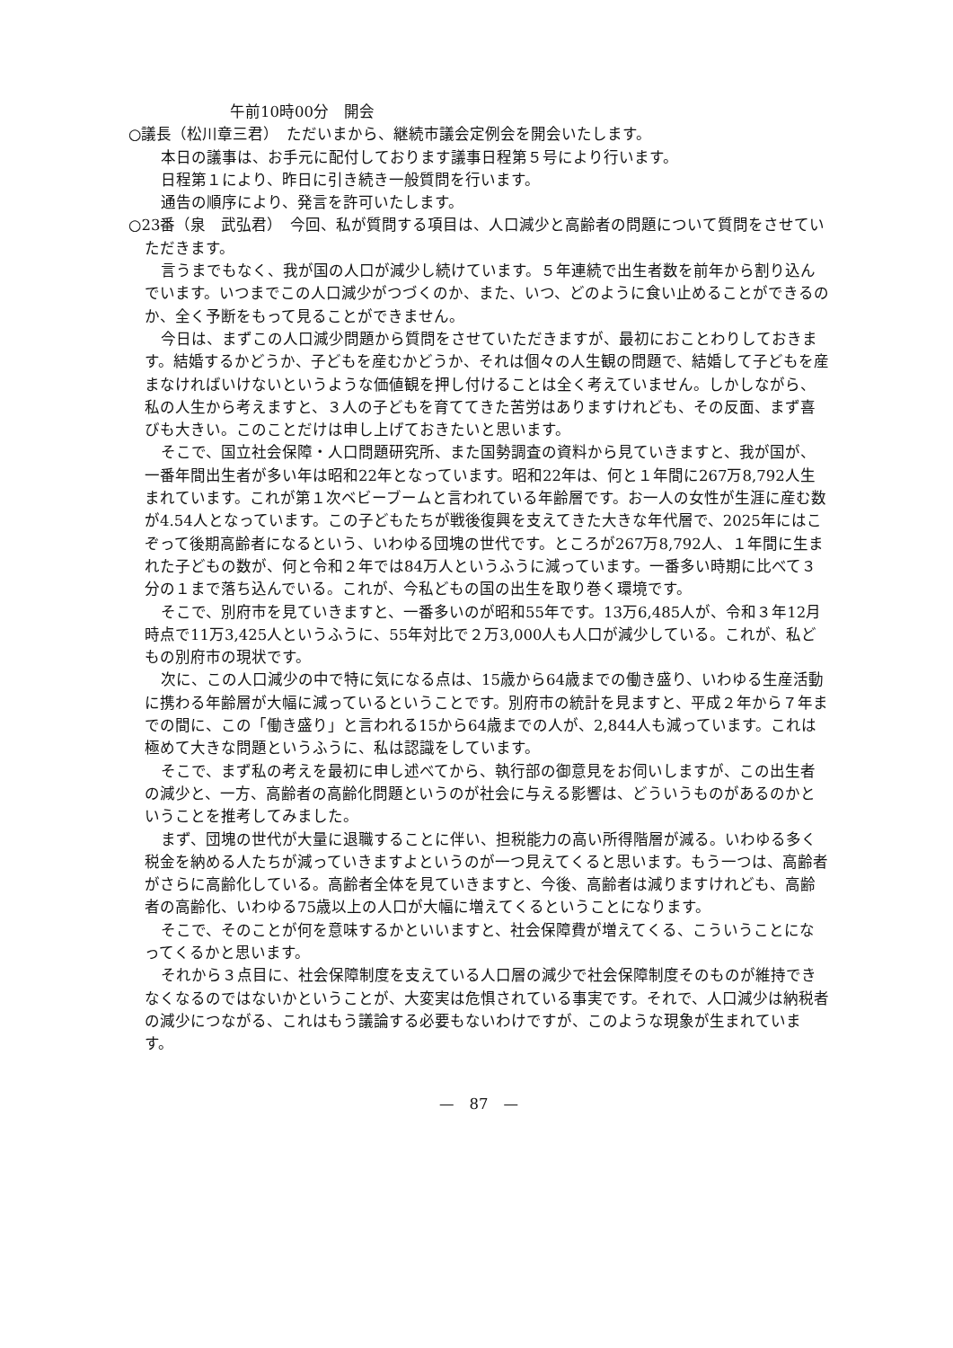午前10時00分　開会
○議長（松川章三君）　ただいまから、継続市議会定例会を開会いたします。
本日の議事は、お手元に配付しております議事日程第５号により行います。
日程第１により、昨日に引き続き一般質問を行います。
通告の順序により、発言を許可いたします。
○23番（泉　武弘君）　今回、私が質問する項目は、人口減少と高齢者の問題について質問をさせていただきます。
言うまでもなく、我が国の人口が減少し続けています。５年連続で出生者数を前年から割り込んでいます。いつまでこの人口減少がつづくのか、また、いつ、どのように食い止めることができるのか、全く予断をもって見ることができません。
今日は、まずこの人口減少問題から質問をさせていただきますが、最初におことわりしておきます。結婚するかどうか、子どもを産むかどうか、それは個々の人生観の問題で、結婚して子どもを産まなければいけないというような価値観を押し付けることは全く考えていません。しかしながら、私の人生から考えますと、３人の子どもを育ててきた苦労はありますけれども、その反面、まず喜びも大きい。このことだけは申し上げておきたいと思います。
そこで、国立社会保障・人口問題研究所、また国勢調査の資料から見ていきますと、我が国が、一番年間出生者が多い年は昭和22年となっています。昭和22年は、何と１年間に267万8,792人生まれています。これが第１次ベビーブームと言われている年齢層です。お一人の女性が生涯に産む数が4.54人となっています。この子どもたちが戦後復興を支えてきた大きな年代層で、2025年にはこぞって後期高齢者になるという、いわゆる団塊の世代です。ところが267万8,792人、１年間に生まれた子どもの数が、何と令和２年では84万人というふうに減っています。一番多い時期に比べて３分の１まで落ち込んでいる。これが、今私どもの国の出生を取り巻く環境です。
そこで、別府市を見ていきますと、一番多いのが昭和55年です。13万6,485人が、令和３年12月時点で11万3,425人というふうに、55年対比で２万3,000人も人口が減少している。これが、私どもの別府市の現状です。
次に、この人口減少の中で特に気になる点は、15歳から64歳までの働き盛り、いわゆる生産活動に携わる年齢層が大幅に減っているということです。別府市の統計を見ますと、平成２年から７年までの間に、この「働き盛り」と言われる15から64歳までの人が、2,844人も減っています。これは極めて大きな問題というふうに、私は認識をしています。
そこで、まず私の考えを最初に申し述べてから、執行部の御意見をお伺いしますが、この出生者の減少と、一方、高齢者の高齢化問題というのが社会に与える影響は、どういうものがあるのかということを推考してみました。
まず、団塊の世代が大量に退職することに伴い、担税能力の高い所得階層が減る。いわゆる多く税金を納める人たちが減っていきますよというのが一つ見えてくると思います。もう一つは、高齢者がさらに高齢化している。高齢者全体を見ていきますと、今後、高齢者は減りますけれども、高齢者の高齢化、いわゆる75歳以上の人口が大幅に増えてくるということになります。
そこで、そのことが何を意味するかといいますと、社会保障費が増えてくる、こういうことになってくるかと思います。
それから３点目に、社会保障制度を支えている人口層の減少で社会保障制度そのものが維持できなくなるのではないかということが、大変実は危惧されている事実です。それで、人口減少は納税者の減少につながる、これはもう議論する必要もないわけですが、このような現象が生まれています。
—　87　—